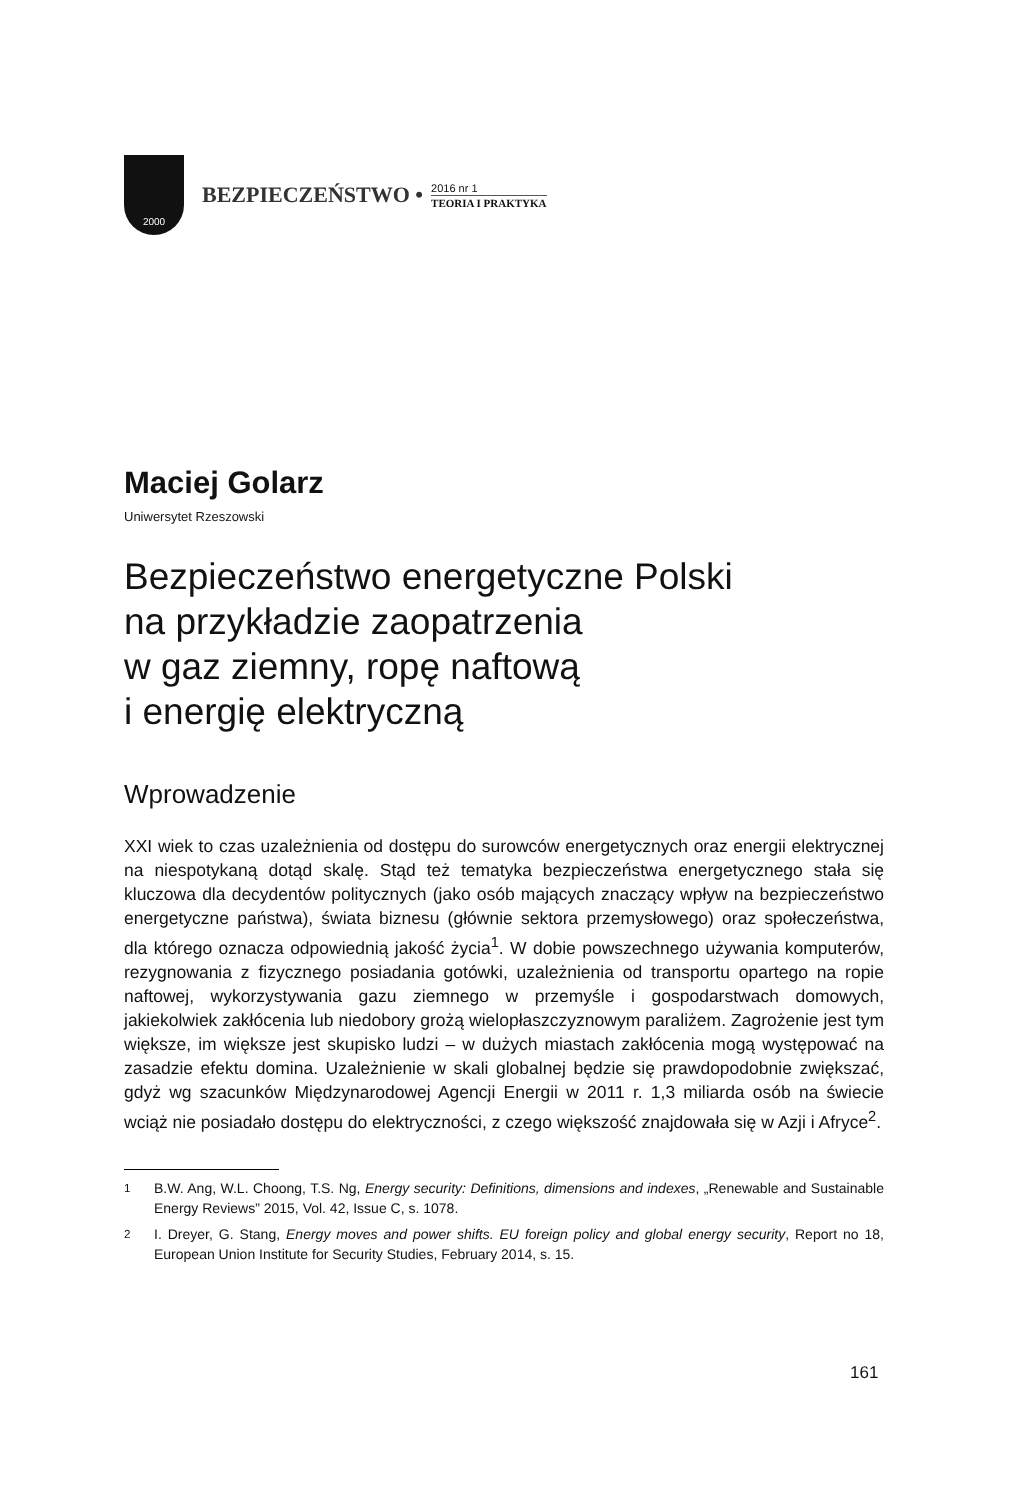2000
BEZPIECZEŃSTWO •
2016 nr 1
TEORIA I PRAKTYKA
Maciej Golarz
Uniwersytet Rzeszowski
Bezpieczeństwo energetyczne Polski
na przykładzie zaopatrzenia
w gaz ziemny, ropę naftową
i energię elektryczną
Wprowadzenie
XXI wiek to czas uzależnienia od dostępu do surowców energetycznych oraz energii elektrycznej na niespotykaną dotąd skalę. Stąd też tematyka bezpieczeństwa energetycznego stała się kluczowa dla decydentów politycznych (jako osób mających znaczący wpływ na bezpieczeństwo energetyczne państwa), świata biznesu (głównie sektora przemysłowego) oraz społeczeństwa, dla którego oznacza odpowiednią jakość życia<sup>1</sup>. W dobie powszechnego używania komputerów, rezygnowania z fizycznego posiadania gotówki, uzależnienia od transportu opartego na ropie naftowej, wykorzystywania gazu ziemnego w przemyśle i gospodarstwach domowych, jakiekolwiek zakłócenia lub niedobory grożą wielopłaszczyznowym paraliżem. Zagrożenie jest tym większe, im większe jest skupisko ludzi – w dużych miastach zakłócenia mogą występować na zasadzie efektu domina. Uzależnienie w skali globalnej będzie się prawdopodobnie zwiększać, gdyż wg szacunków Międzynarodowej Agencji Energii w 2011 r. 1,3 miliarda osób na świecie wciąż nie posiadało dostępu do elektryczności, z czego większość znajdowała się w Azji i Afryce<sup>2</sup>.
<sup>1</sup> B.W. Ang, W.L. Choong, T.S. Ng, Energy security: Definitions, dimensions and indexes, „Renewable and Sustainable Energy Reviews” 2015, Vol. 42, Issue C, s. 1078.
<sup>2</sup> I. Dreyer, G. Stang, Energy moves and power shifts. EU foreign policy and global energy security, Report no 18, European Union Institute for Security Studies, February 2014, s. 15.
161